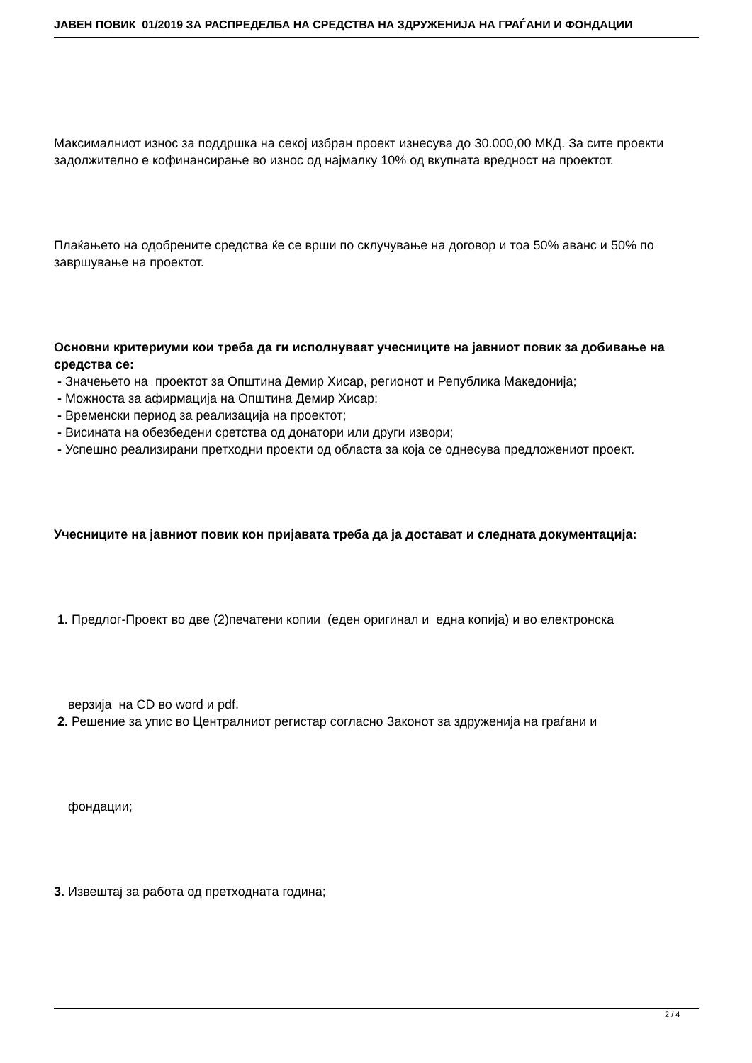JAВЕН ПОВИК 01/2019 ЗА РАСПРЕДЕЛБА НА СРЕДСТВА НА ЗДРУЖЕНИЈА НА ГРАЃАНИ И ФОНДАЦИИ
Максималниот износ за поддршка на секој избран проект изнесува до 30.000,00 МКД. За сите проекти задолжително е кофинансирање во износ од најмалку 10% од вкупната вредност на проектот.
Плаќањето на одобрените средства ќе се врши по склучување на договор и тоа 50% аванс и 50% по завршување на проектот.
Основни критериуми кои треба да ги исполнуваат учесниците на јавниот повик за добивање на средства се:
- Значењето на проектот за Општина Демир Хисар, регионот и Република Македонија;
- Можноста за афирмација на Општина Демир Хисар;
- Временски период за реализација на проектот;
- Висината на обезбедени сретства од донатори или други извори;
- Успешно реализирани претходни проекти од областа за која се однесува предложениот проект.
Учесниците на јавниот повик кон пријавата треба да ја достават и следната документација:
1. Предлог-Проект во две (2)печатени копии (еден оригинал и една копија) и во електронска
верзија на CD во word и pdf.
2. Решение за упис во Централниот регистар согласно Законот за здруженија на граѓани и
фондации;
3. Извештај за работа од претходната година;
2 / 4